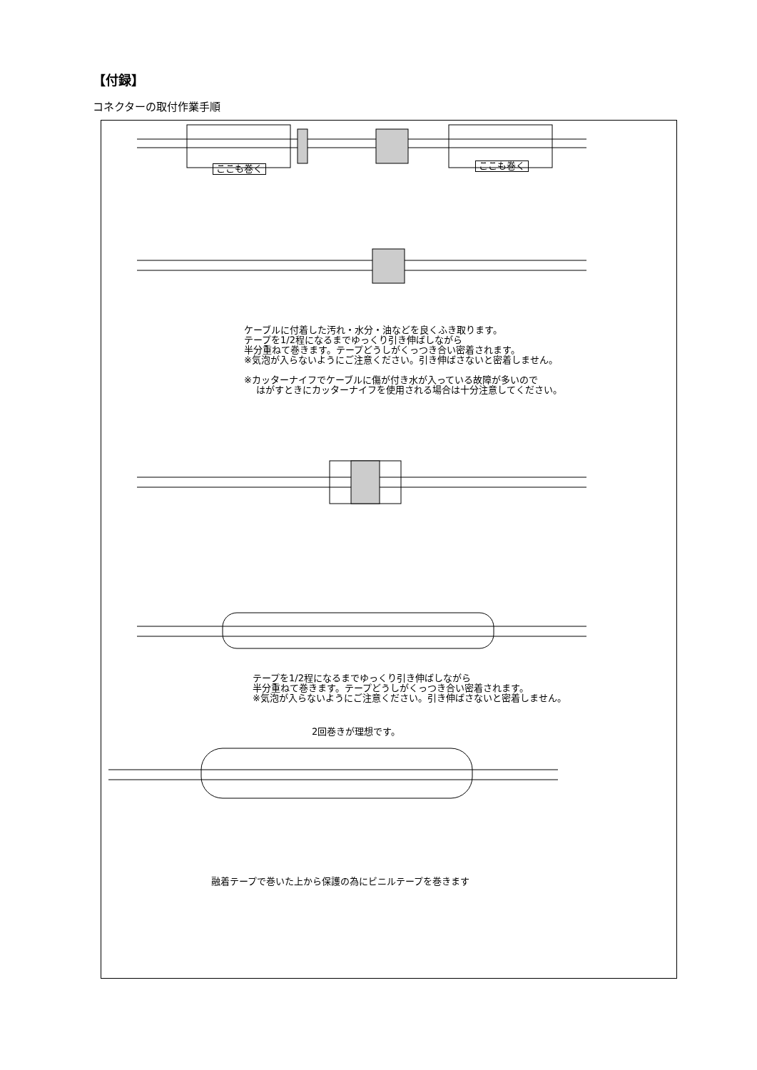【付録】
コネクターの取付作業手順
ここも巻く ここも巻く
ケーブルに付着した汚れ・水分・油などを良くふき取ります。
テープを1/2程になるまでゆっくり引き伸ばしながら
半分重ねて巻きます。テープどうしがくっつき合い密着されます。
※気泡が入らないようにご注意ください。引き伸ばさないと密着しません。
※カッターナイフでケーブルに傷が付き水が入っている故障が多いので
　 はがすときにカッターナイフを使用される場合は十分注意してください。
テープを1/2程になるまでゆっくり引き伸ばしながら
半分重ねて巻きます。テープどうしがくっつき合い密着されます。
※気泡が入らないようにご注意ください。引き伸ばさないと密着しません。
2回巻きが理想です。
融着テープで巻いた上から保護の為にビニルテープを巻きます